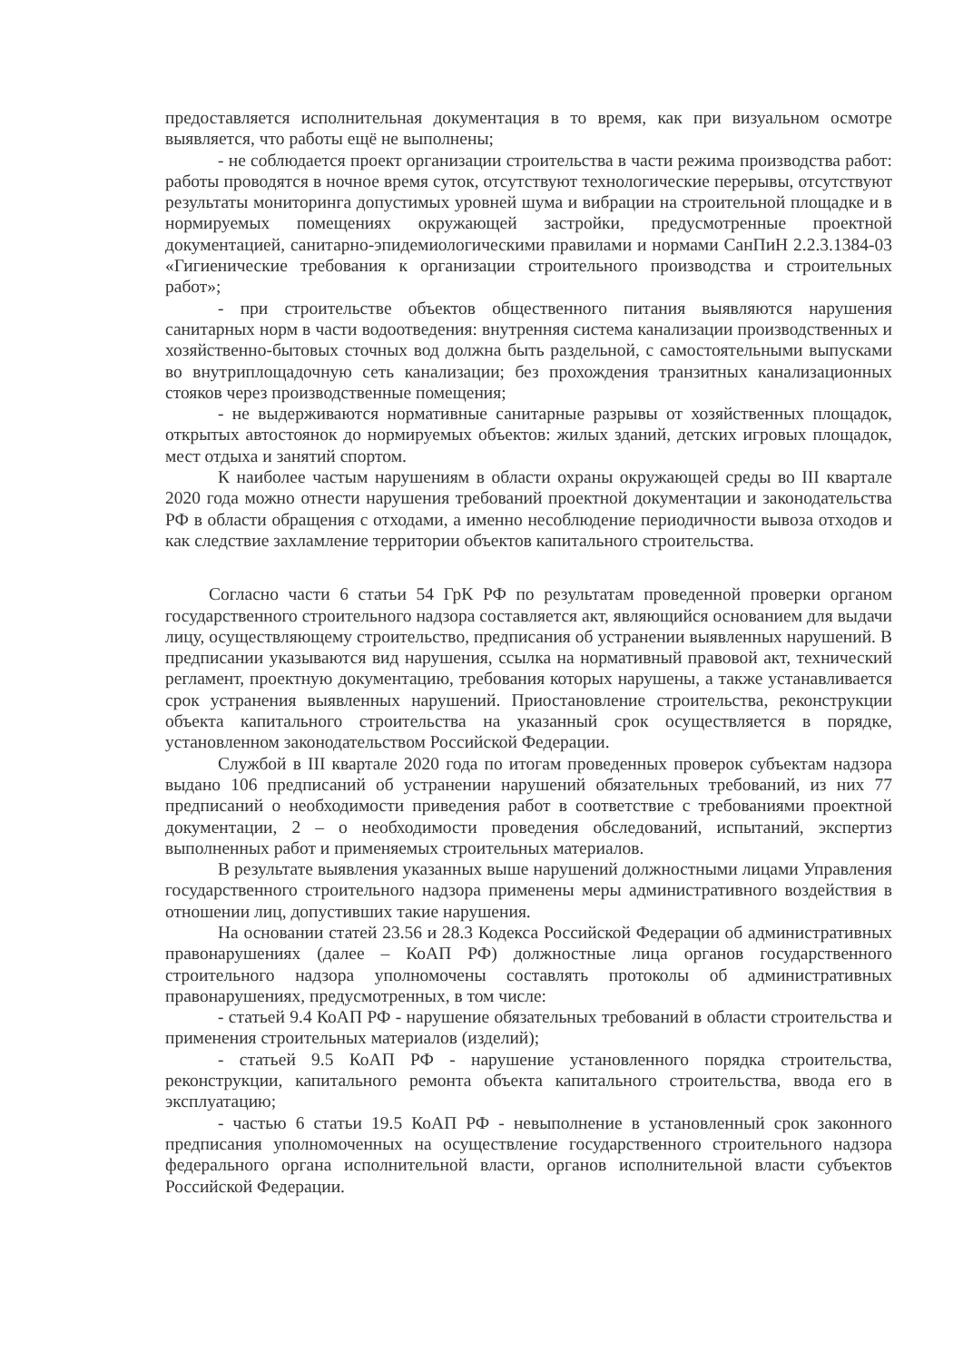предоставляется исполнительная документация в то время, как при визуальном осмотре выявляется, что работы ещё не выполнены;
- не соблюдается проект организации строительства в части режима производства работ: работы проводятся в ночное время суток, отсутствуют технологические перерывы, отсутствуют результаты мониторинга допустимых уровней шума и вибрации на строительной площадке и в нормируемых помещениях окружающей застройки, предусмотренные проектной документацией, санитарно-эпидемиологическими правилами и нормами СанПиН 2.2.3.1384-03 «Гигиенические требования к организации строительного производства и строительных работ»;
- при строительстве объектов общественного питания выявляются нарушения санитарных норм в части водоотведения: внутренняя система канализации производственных и хозяйственно-бытовых сточных вод должна быть раздельной, с самостоятельными выпусками во внутриплощадочную сеть канализации; без прохождения транзитных канализационных стояков через производственные помещения;
- не выдерживаются нормативные санитарные разрывы от хозяйственных площадок, открытых автостоянок до нормируемых объектов: жилых зданий, детских игровых площадок, мест отдыха и занятий спортом.
К наиболее частым нарушениям в области охраны окружающей среды во III квартале 2020 года можно отнести нарушения требований проектной документации и законодательства РФ в области обращения с отходами, а именно несоблюдение периодичности вывоза отходов и как следствие захламление территории объектов капитального строительства.
Согласно части 6 статьи 54 ГрК РФ по результатам проведенной проверки органом государственного строительного надзора составляется акт, являющийся основанием для выдачи лицу, осуществляющему строительство, предписания об устранении выявленных нарушений. В предписании указываются вид нарушения, ссылка на нормативный правовой акт, технический регламент, проектную документацию, требования которых нарушены, а также устанавливается срок устранения выявленных нарушений. Приостановление строительства, реконструкции объекта капитального строительства на указанный срок осуществляется в порядке, установленном законодательством Российской Федерации.
Службой в III квартале 2020 года по итогам проведенных проверок субъектам надзора выдано 106 предписаний об устранении нарушений обязательных требований, из них 77 предписаний о необходимости приведения работ в соответствие с требованиями проектной документации, 2 – о необходимости проведения обследований, испытаний, экспертиз выполненных работ и применяемых строительных материалов.
В результате выявления указанных выше нарушений должностными лицами Управления государственного строительного надзора применены меры административного воздействия в отношении лиц, допустивших такие нарушения.
На основании статей 23.56 и 28.3 Кодекса Российской Федерации об административных правонарушениях (далее – КоАП РФ) должностные лица органов государственного строительного надзора уполномочены составлять протоколы об административных правонарушениях, предусмотренных, в том числе:
- статьей 9.4 КоАП РФ - нарушение обязательных требований в области строительства и применения строительных материалов (изделий);
- статьей 9.5 КоАП РФ - нарушение установленного порядка строительства, реконструкции, капитального ремонта объекта капитального строительства, ввода его в эксплуатацию;
- частью 6 статьи 19.5 КоАП РФ - невыполнение в установленный срок законного предписания уполномоченных на осуществление государственного строительного надзора федерального органа исполнительной власти, органов исполнительной власти субъектов Российской Федерации.